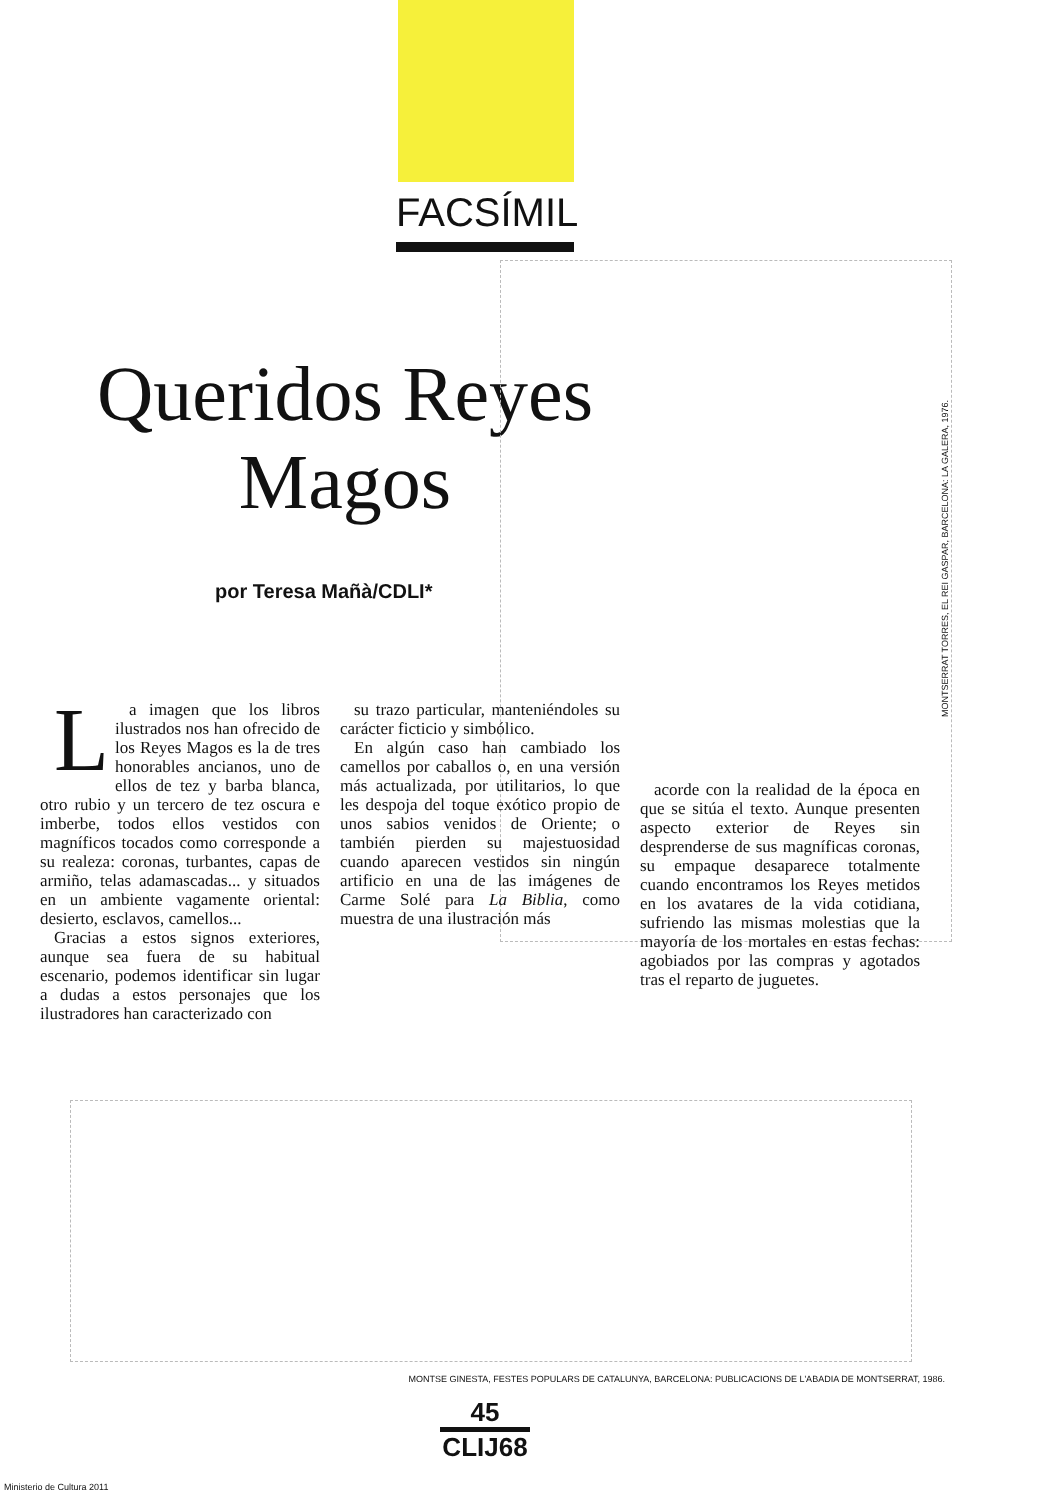FACSÍMIL
Queridos Reyes Magos
por Teresa Mañà/CDLI*
MONTSERRAT TORRES, EL REI GASPAR, BARCELONA: LA GALERA, 1976.
La imagen que los libros ilustrados nos han ofrecido de los Reyes Magos es la de tres honorables ancianos, uno de ellos de tez y barba blanca, otro rubio y un tercero de tez oscura e imberbe, todos ellos vestidos con magníficos tocados como corresponde a su realeza: coronas, turbantes, capas de armiño, telas adamascadas... y situados en un ambiente vagamente oriental: desierto, esclavos, camellos...
Gracias a estos signos exteriores, aunque sea fuera de su habitual escenario, podemos identificar sin lugar a dudas a estos personajes que los ilustradores han caracterizado con
su trazo particular, manteniéndoles su carácter ficticio y simbólico.
En algún caso han cambiado los camellos por caballos o, en una versión más actualizada, por utilitarios, lo que les despoja del toque exótico propio de unos sabios venidos de Oriente; o también pierden su majestuosidad cuando aparecen vestidos sin ningún artificio en una de las imágenes de Carme Solé para La Biblia, como muestra de una ilustración más
acorde con la realidad de la época en que se sitúa el texto. Aunque presenten aspecto exterior de Reyes sin desprenderse de sus magníficas coronas, su empaque desaparece totalmente cuando encontramos los Reyes metidos en los avatares de la vida cotidiana, sufriendo las mismas molestias que la mayoría de los mortales en estas fechas: agobiados por las compras y agotados tras el reparto de juguetes.
MONTSE GINESTA, FESTES POPULARS DE CATALUNYA, BARCELONA: PUBLICACIONS DE L'ABADIA DE MONTSERRAT, 1986.
45
CLIJ68
Ministerio de Cultura 2011